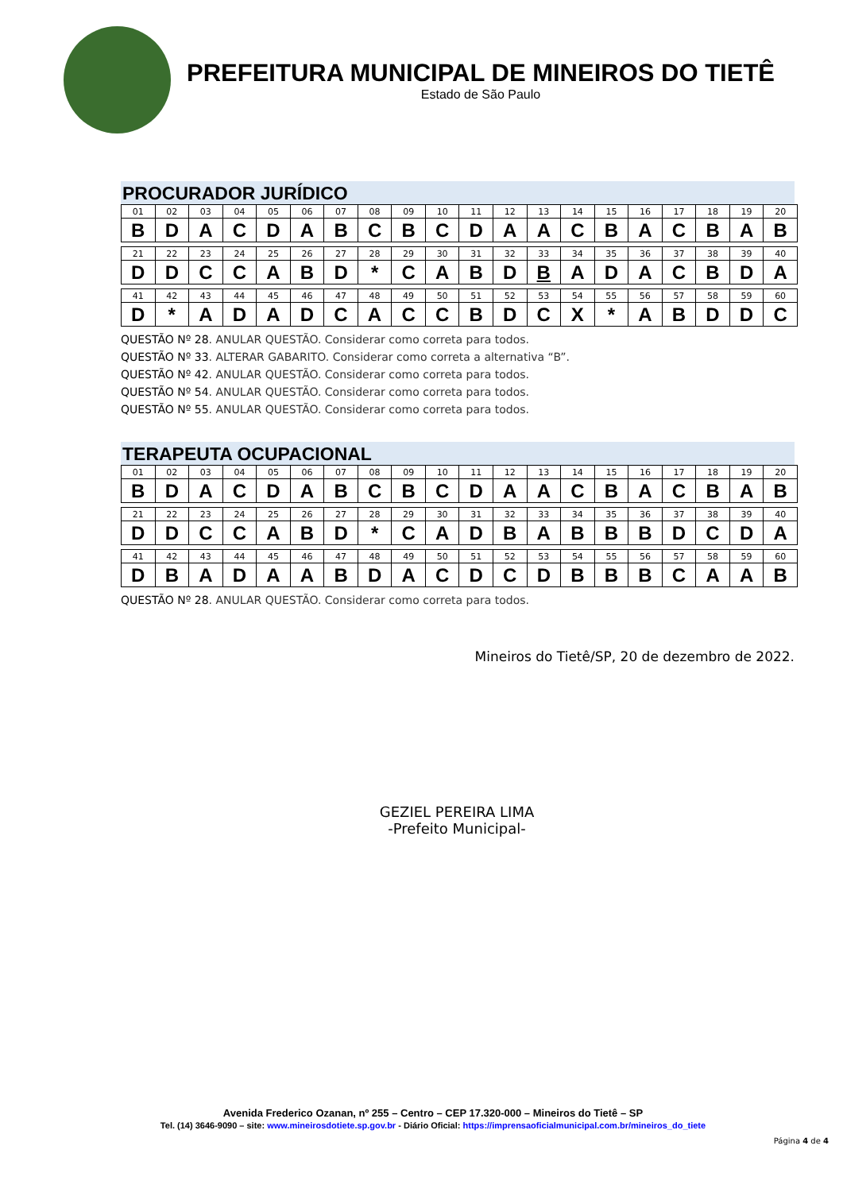PREFEITURA MUNICIPAL DE MINEIROS DO TIETÊ
Estado de São Paulo
PROCURADOR JURÍDICO
| 01 | 02 | 03 | 04 | 05 | 06 | 07 | 08 | 09 | 10 | 11 | 12 | 13 | 14 | 15 | 16 | 17 | 18 | 19 | 20 |
| B | D | A | C | D | A | B | C | B | C | D | A | A | C | B | A | C | B | A | B |
| 21 | 22 | 23 | 24 | 25 | 26 | 27 | 28 | 29 | 30 | 31 | 32 | 33 | 34 | 35 | 36 | 37 | 38 | 39 | 40 |
| D | D | C | C | A | B | D | * | C | A | B | D | B | A | D | A | C | B | D | A |
| 41 | 42 | 43 | 44 | 45 | 46 | 47 | 48 | 49 | 50 | 51 | 52 | 53 | 54 | 55 | 56 | 57 | 58 | 59 | 60 |
| D | * | A | D | A | D | C | A | C | C | B | D | C | X | * | A | B | D | D | C |
QUESTÃO Nº 28. ANULAR QUESTÃO. Considerar como correta para todos.
QUESTÃO Nº 33. ALTERAR GABARITO. Considerar como correta a alternativa “B”.
QUESTÃO Nº 42. ANULAR QUESTÃO. Considerar como correta para todos.
QUESTÃO Nº 54. ANULAR QUESTÃO. Considerar como correta para todos.
QUESTÃO Nº 55. ANULAR QUESTÃO. Considerar como correta para todos.
TERAPEUTA OCUPACIONAL
| 01 | 02 | 03 | 04 | 05 | 06 | 07 | 08 | 09 | 10 | 11 | 12 | 13 | 14 | 15 | 16 | 17 | 18 | 19 | 20 |
| B | D | A | C | D | A | B | C | B | C | D | A | A | C | B | A | C | B | A | B |
| 21 | 22 | 23 | 24 | 25 | 26 | 27 | 28 | 29 | 30 | 31 | 32 | 33 | 34 | 35 | 36 | 37 | 38 | 39 | 40 |
| D | D | C | C | A | B | D | * | C | A | D | B | A | B | B | B | D | C | D | A |
| 41 | 42 | 43 | 44 | 45 | 46 | 47 | 48 | 49 | 50 | 51 | 52 | 53 | 54 | 55 | 56 | 57 | 58 | 59 | 60 |
| D | B | A | D | A | A | B | D | A | C | D | C | D | B | B | B | C | A | A | B |
QUESTÃO Nº 28. ANULAR QUESTÃO. Considerar como correta para todos.
Mineiros do Tietê/SP, 20 de dezembro de 2022.
GEZIEL PEREIRA LIMA
-Prefeito Municipal-
Avenida Frederico Ozanan, nº 255 – Centro – CEP 17.320-000 – Mineiros do Tietê – SP
Tel. (14) 3646-9090 – site: www.mineirosdotiete.sp.gov.br - Diário Oficial: https://imprensaoficialmunicipal.com.br/mineiros_do_tiete
Página 4 de 4